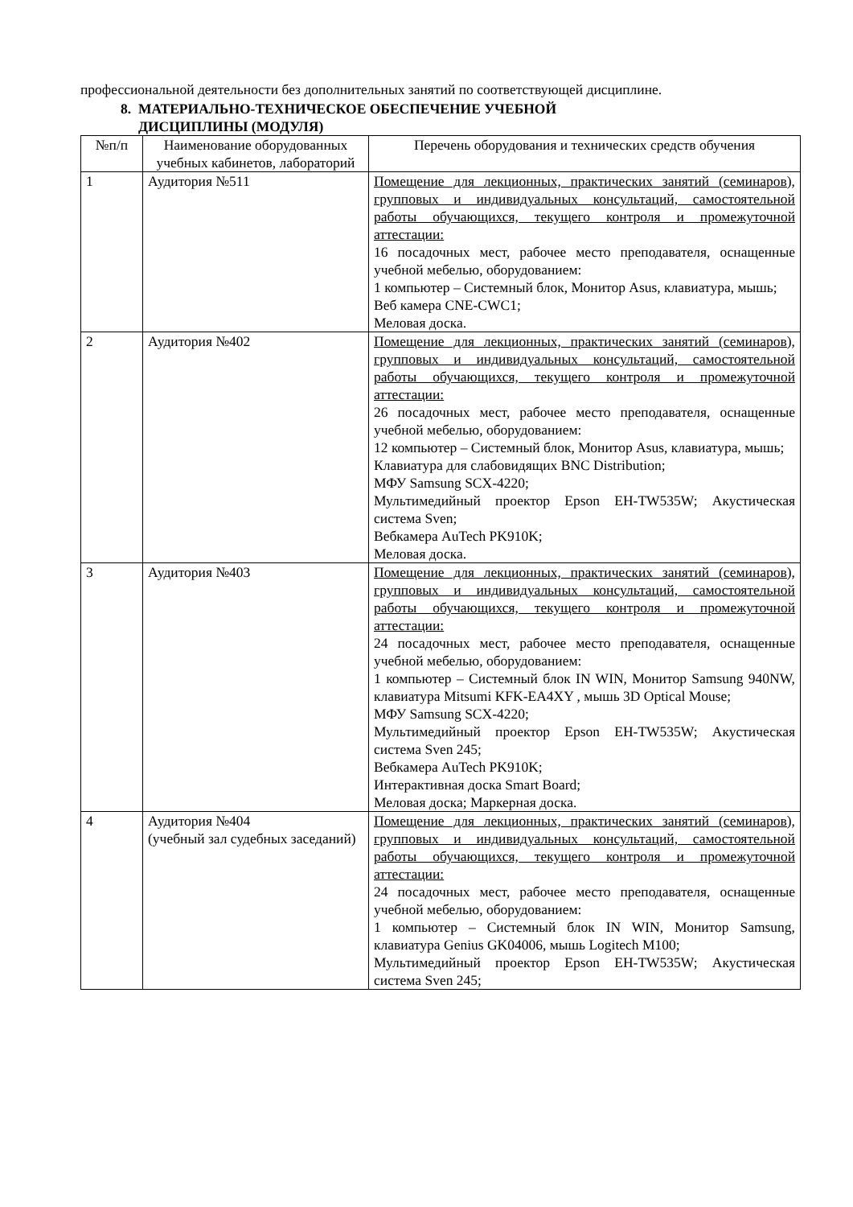профессиональной деятельности без дополнительных занятий по соответствующей дисциплине.
8. МАТЕРИАЛЬНО-ТЕХНИЧЕСКОЕ ОБЕСПЕЧЕНИЕ УЧЕБНОЙ
ДИСЦИПЛИНЫ (МОДУЛЯ)
| №п/п | Наименование оборудованных учебных кабинетов, лабораторий | Перечень оборудования и технических средств обучения |
| 1 | Аудитория №511 | Помещение для лекционных, практических занятий (семинаров), групповых и индивидуальных консультаций, самостоятельной работы обучающихся, текущего контроля и промежуточной аттестации: 16 посадочных мест, рабочее место преподавателя, оснащенные учебной мебелью, оборудованием: 1 компьютер – Системный блок, Монитор Asus, клавиатура, мышь; Веб камера CNE-CWC1; Меловая доска. |
| 2 | Аудитория №402 | Помещение для лекционных, практических занятий (семинаров), групповых и индивидуальных консультаций, самостоятельной работы обучающихся, текущего контроля и промежуточной аттестации: 26 посадочных мест, рабочее место преподавателя, оснащенные учебной мебелью, оборудованием: 12 компьютер – Системный блок, Монитор Asus, клавиатура, мышь; Клавиатура для слабовидящих BNC Distribution; МФУ Samsung SCX-4220; Мультимедийный проектор Epson EH-TW535W; Акустическая система Sven; Вебкамера AuTech PK910K; Меловая доска. |
| 3 | Аудитория №403 | Помещение для лекционных, практических занятий (семинаров), групповых и индивидуальных консультаций, самостоятельной работы обучающихся, текущего контроля и промежуточной аттестации: 24 посадочных мест, рабочее место преподавателя, оснащенные учебной мебелью, оборудованием: 1 компьютер – Системный блок IN WIN, Монитор Samsung 940NW, клавиатура Mitsumi KFK-EA4XY , мышь 3D Optical Mouse; МФУ Samsung SCX-4220; Мультимедийный проектор Epson EH-TW535W; Акустическая система Sven 245; Вебкамера AuTech PK910K; Интерактивная доска Smart Board; Меловая доска; Маркерная доска. |
| 4 | Аудитория №404 (учебный зал судебных заседаний) | Помещение для лекционных, практических занятий (семинаров), групповых и индивидуальных консультаций, самостоятельной работы обучающихся, текущего контроля и промежуточной аттестации: 24 посадочных мест, рабочее место преподавателя, оснащенные учебной мебелью, оборудованием: 1 компьютер – Системный блок IN WIN, Монитор Samsung, клавиатура Genius GK04006, мышь Logitech M100; Мультимедийный проектор Epson EH-TW535W; Акустическая система Sven 245; |